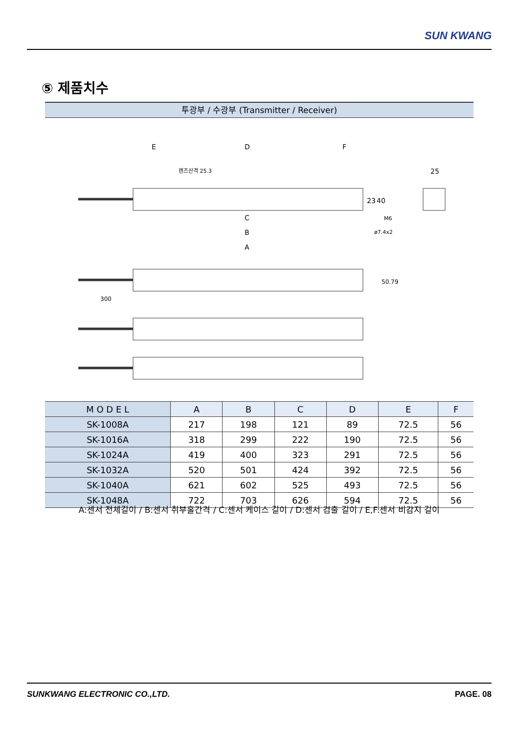SUN KWANG
⑤ 제품치수
투광부 / 수광부 (Transmitter / Receiver)
E
D
F
렌즈산격 25.3
C
B
A
25
23
40
M6
ø7.4x2
300
50.79
| M O D E L | A | B | C | D | E | F |
| --- | --- | --- | --- | --- | --- | --- |
| SK-1008A | 217 | 198 | 121 | 89 | 72.5 | 56 |
| SK-1016A | 318 | 299 | 222 | 190 | 72.5 | 56 |
| SK-1024A | 419 | 400 | 323 | 291 | 72.5 | 56 |
| SK-1032A | 520 | 501 | 424 | 392 | 72.5 | 56 |
| SK-1040A | 621 | 602 | 525 | 493 | 72.5 | 56 |
| SK-1048A | 722 | 703 | 626 | 594 | 72.5 | 56 |
A:센서 전체길이 / B:센서 취부홀간격 / C:센서 케이스 길이 / D:센서 검출 길이 / E,F:센서 비감지 길이
SUNKWANG ELECTRONIC CO.,LTD. PAGE. 08